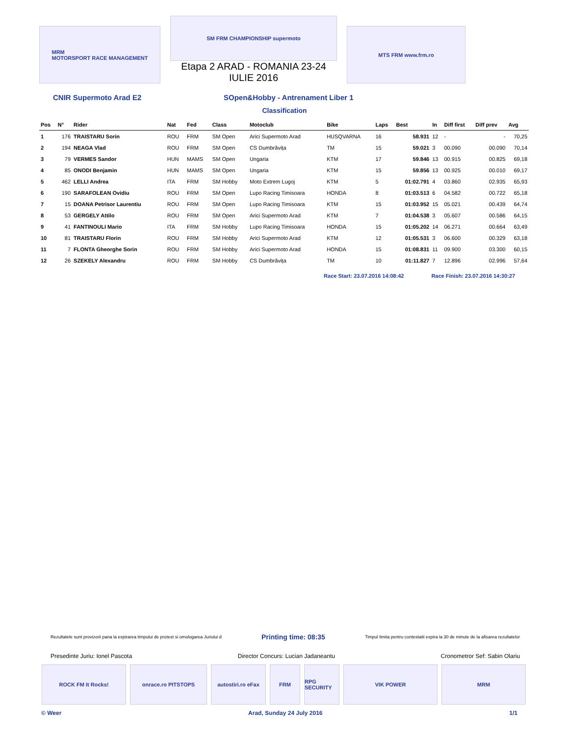MRM
MOTORSPORT RACE MANAGEMENT
SM FRM CHAMPIONSHIP supermoto
Etapa 2 ARAD - ROMANIA 23-24 IULIE 2016
MTS FRM www.frm.ro
CNIR Supermoto Arad E2 SOpen&Hobby - Antrenament Liber 1
Classification
| Pos | N° | Rider | Nat | Fed | Class | Motoclub | Bike | Laps | Best | In | Diff first | Diff prev | Avg |
| --- | --- | --- | --- | --- | --- | --- | --- | --- | --- | --- | --- | --- | --- |
| 1 | 176 | TRAISTARU Sorin | ROU | FRM | SM Open | Arici Supermoto Arad | HUSQVARNA | 16 | 58.931 | 12 | - | - | 70,25 |
| 2 | 194 | NEAGA Vlad | ROU | FRM | SM Open | CS Dumbrăvița | TM | 15 | 59.021 | 3 | 00.090 | 00.090 | 70,14 |
| 3 | 79 | VERMES Sandor | HUN | MAMS | SM Open | Ungaria | KTM | 17 | 59.846 | 13 | 00.915 | 00.825 | 69,18 |
| 4 | 85 | ONODI Benjamin | HUN | MAMS | SM Open | Ungaria | KTM | 15 | 59.856 | 13 | 00.925 | 00.010 | 69,17 |
| 5 | 462 | LELLI Andrea | ITA | FRM | SM Hobby | Moto Extrem Lugoj | KTM | 5 | 01:02.791 | 4 | 03.860 | 02.935 | 65,93 |
| 6 | 190 | SARAFOLEAN Ovidiu | ROU | FRM | SM Open | Lupo Racing Timisoara | HONDA | 8 | 01:03.513 | 6 | 04.582 | 00.722 | 65,18 |
| 7 | 15 | DOANA Petrisor Laurentiu | ROU | FRM | SM Open | Lupo Racing Timisoara | KTM | 15 | 01:03.952 | 15 | 05.021 | 00.439 | 64,74 |
| 8 | 53 | GERGELY Attilo | ROU | FRM | SM Open | Arici Supermoto Arad | KTM | 7 | 01:04.538 | 3 | 05.607 | 00.586 | 64,15 |
| 9 | 41 | FANTINOULI Mario | ITA | FRM | SM Hobby | Lupo Racing Timisoara | HONDA | 15 | 01:05.202 | 14 | 06.271 | 00.664 | 63,49 |
| 10 | 81 | TRAISTARU Florin | ROU | FRM | SM Hobby | Arici Supermoto Arad | KTM | 12 | 01:05.531 | 3 | 06.600 | 00.329 | 63,18 |
| 11 | 7 | FLONTA Gheorghe Sorin | ROU | FRM | SM Hobby | Arici Supermoto Arad | HONDA | 15 | 01:08.831 | 11 | 09.900 | 03.300 | 60,15 |
| 12 | 26 | SZEKELY Alexandru | ROU | FRM | SM Hobby | CS Dumbrăvița | TM | 10 | 01:11.827 | 7 | 12.896 | 02.996 | 57,64 |
Race Start: 23.07.2016 14:08:42 Race Finish: 23.07.2016 14:30:27
Rezultatele sunt provizorii pana la expirarea timpului de protest si omologarea Juriului d Printing time: 08:35 Timpul limita pentru contestatii expira la 30 de minute de la afisarea rezultatelor
Presedinte Juriu: Ionel Pascota Director Concurs: Lucian Jadaneantu Cronometror Sef: Sabin Olariu
ROCK FM It Rocks! onrace.ro PITSTOPS autostiri.ro eFax
FRM RPG SECURITY
VIK POWER MRM
© Weer Arad, Sunday 24 July 2016 1/1